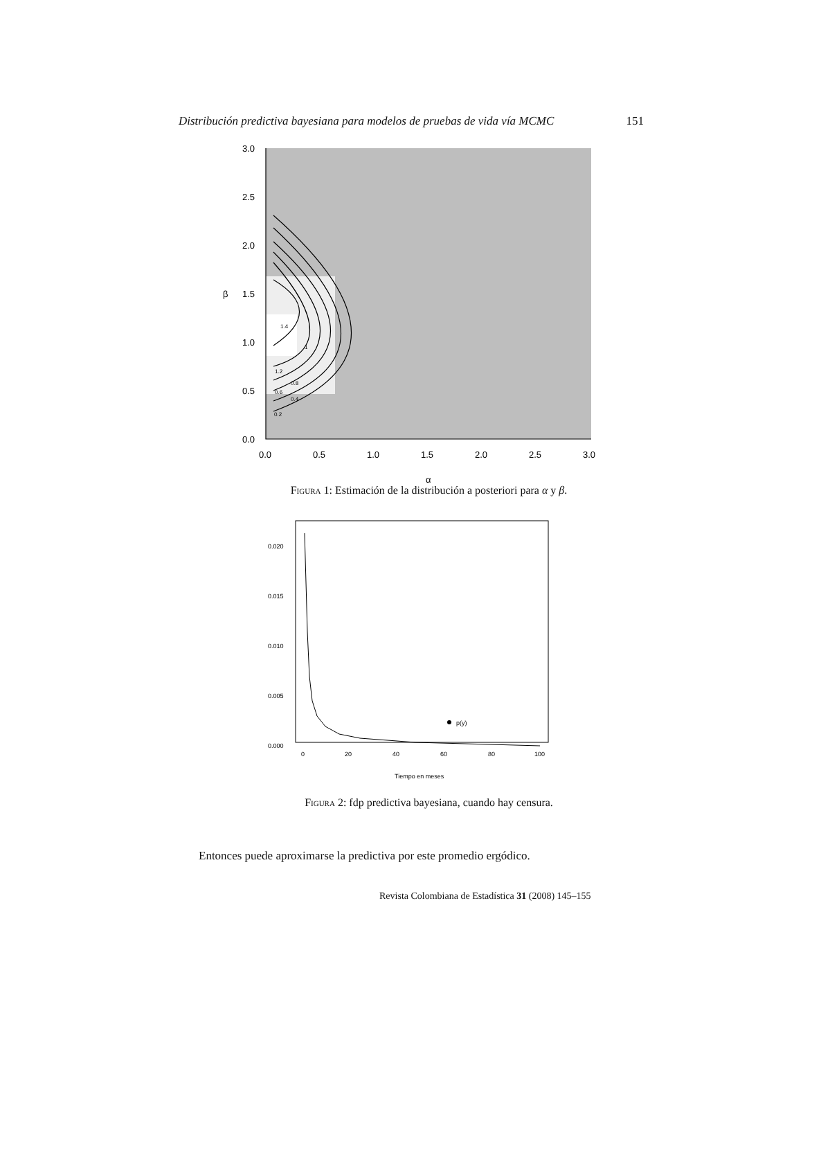Distribución predictiva bayesiana para modelos de pruebas de vida vía MCMC 151
3.0
2.5
2.0
1.5
1.0
0.5
0.0
β
0.0
0.5
1.0
1.5
2.0
2.5
3.0
α
0.2
0.6
0.4
0.8
1.2
1.4
1
Figura 1: Estimación de la distribución a posteriori para α y β.
p(y)
0.020
0.015
0.010
0.005
0.000
0
20
40
60
80
100
Tiempo en meses
Figura 2: fdp predictiva bayesiana, cuando hay censura.
Entonces puede aproximarse la predictiva por este promedio ergódico.
Revista Colombiana de Estadística 31 (2008) 145–155